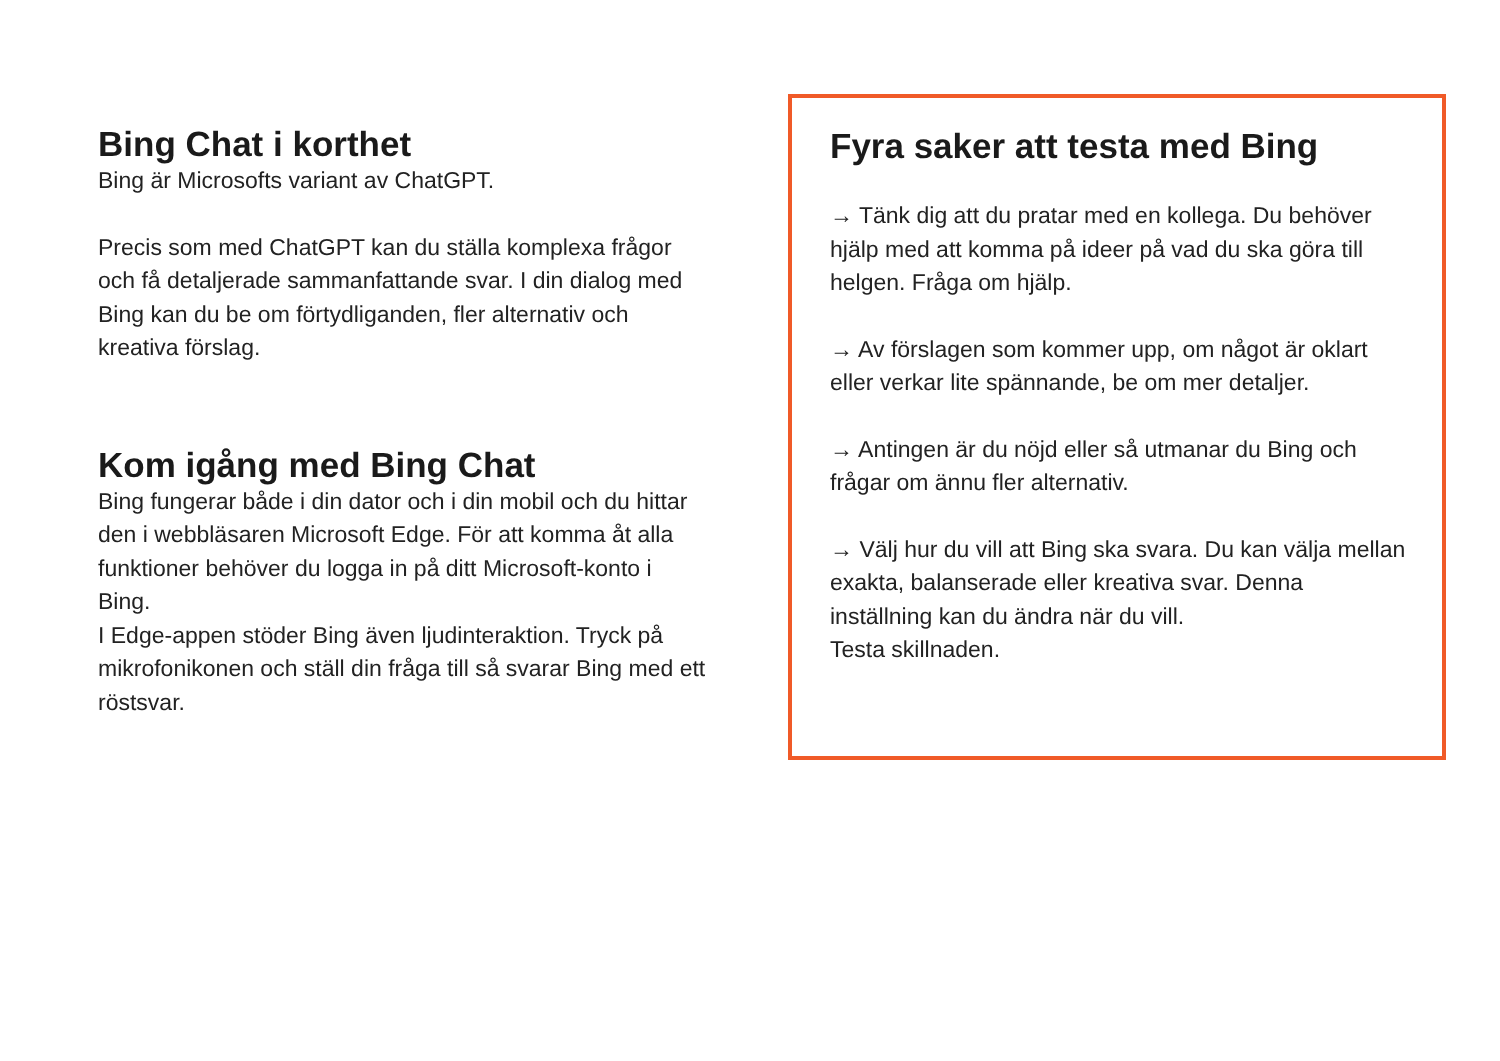Bing Chat i korthet
Bing är Microsofts variant av ChatGPT.
Precis som med ChatGPT kan du ställa komplexa frågor och få detaljerade sammanfattande svar. I din dialog med Bing kan du be om förtydliganden, fler alternativ och kreativa förslag.
Kom igång med Bing Chat
Bing fungerar både i din dator och i din mobil och du hittar den i webbläsaren Microsoft Edge. För att komma åt alla funktioner behöver du logga in på ditt Microsoft-konto i Bing.
I Edge-appen stöder Bing även ljudinteraktion. Tryck på mikrofonikonen och ställ din fråga till så svarar Bing med ett röstsvar.
Fyra saker att testa med Bing
→ Tänk dig att du pratar med en kollega. Du behöver hjälp med att komma på ideer på vad du ska göra till helgen. Fråga om hjälp.
→ Av förslagen som kommer upp, om något är oklart eller verkar lite spännande, be om mer detaljer.
→ Antingen är du nöjd eller så utmanar du Bing och frågar om ännu fler alternativ.
→ Välj hur du vill att Bing ska svara. Du kan välja mellan exakta, balanserade eller kreativa svar. Denna inställning kan du ändra när du vill.
Testa skillnaden.